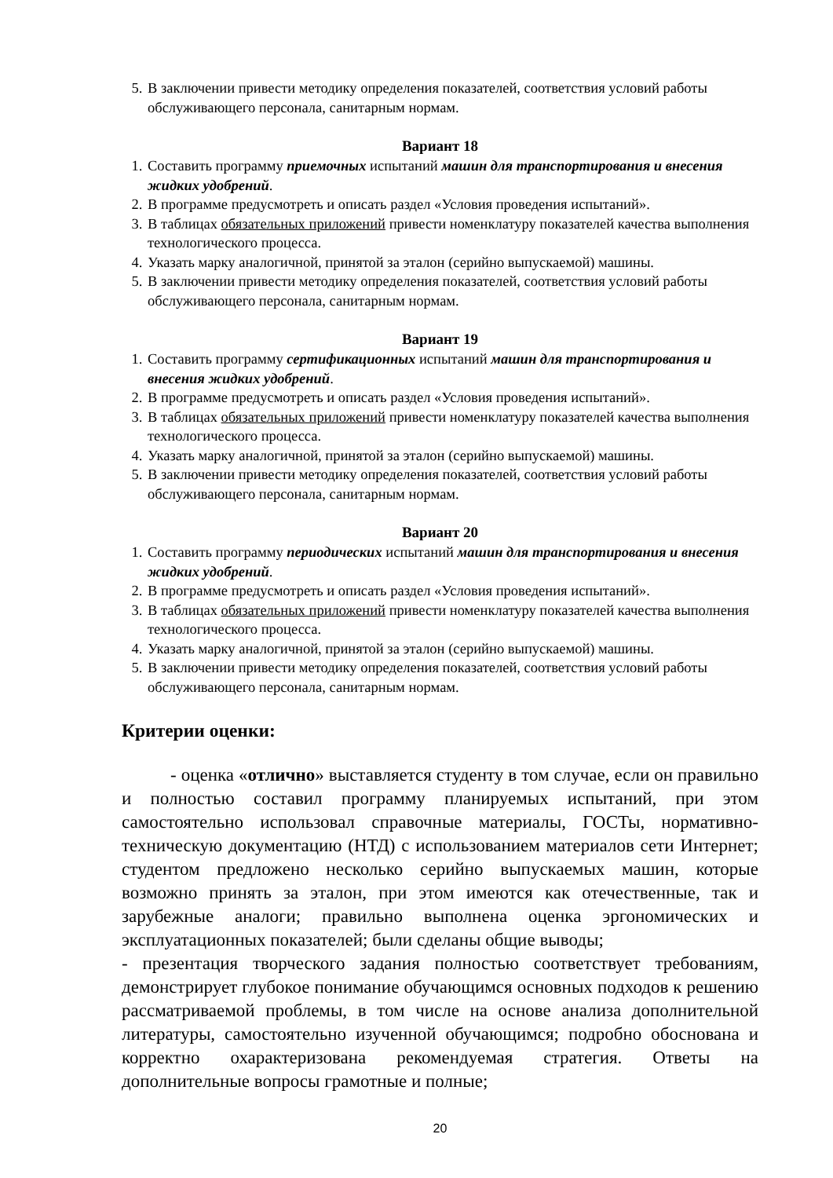5. В заключении привести методику определения показателей, соответствия условий работы обслуживающего персонала, санитарным нормам.
Вариант 18
1. Составить программу приемочных испытаний машин для транспортирования и внесения жидких удобрений.
2. В программе предусмотреть и описать раздел «Условия проведения испытаний».
3. В таблицах обязательных приложений привести номенклатуру показателей качества выполнения технологического процесса.
4. Указать марку аналогичной, принятой за эталон (серийно выпускаемой) машины.
5. В заключении привести методику определения показателей, соответствия условий работы обслуживающего персонала, санитарным нормам.
Вариант 19
1. Составить программу сертификационных испытаний машин для транспортирования и внесения жидких удобрений.
2. В программе предусмотреть и описать раздел «Условия проведения испытаний».
3. В таблицах обязательных приложений привести номенклатуру показателей качества выполнения технологического процесса.
4. Указать марку аналогичной, принятой за эталон (серийно выпускаемой) машины.
5. В заключении привести методику определения показателей, соответствия условий работы обслуживающего персонала, санитарным нормам.
Вариант 20
1. Составить программу периодических испытаний машин для транспортирования и внесения жидких удобрений.
2. В программе предусмотреть и описать раздел «Условия проведения испытаний».
3. В таблицах обязательных приложений привести номенклатуру показателей качества выполнения технологического процесса.
4. Указать марку аналогичной, принятой за эталон (серийно выпускаемой) машины.
5. В заключении привести методику определения показателей, соответствия условий работы обслуживающего персонала, санитарным нормам.
Критерии оценки:
- оценка «отлично» выставляется студенту в том случае, если он правильно и полностью составил программу планируемых испытаний, при этом самостоятельно использовал справочные материалы, ГОСТы, нормативно-техническую документацию (НТД) с использованием материалов сети Интернет; студентом предложено несколько серийно выпускаемых машин, которые возможно принять за эталон, при этом имеются как отечественные, так и зарубежные аналоги; правильно выполнена оценка эргономических и эксплуатационных показателей; были сделаны общие выводы;
- презентация творческого задания полностью соответствует требованиям, демонстрирует глубокое понимание обучающимся основных подходов к решению рассматриваемой проблемы, в том числе на основе анализа дополнительной литературы, самостоятельно изученной обучающимся; подробно обоснована и корректно охарактеризована рекомендуемая стратегия. Ответы на дополнительные вопросы грамотные и полные;
20